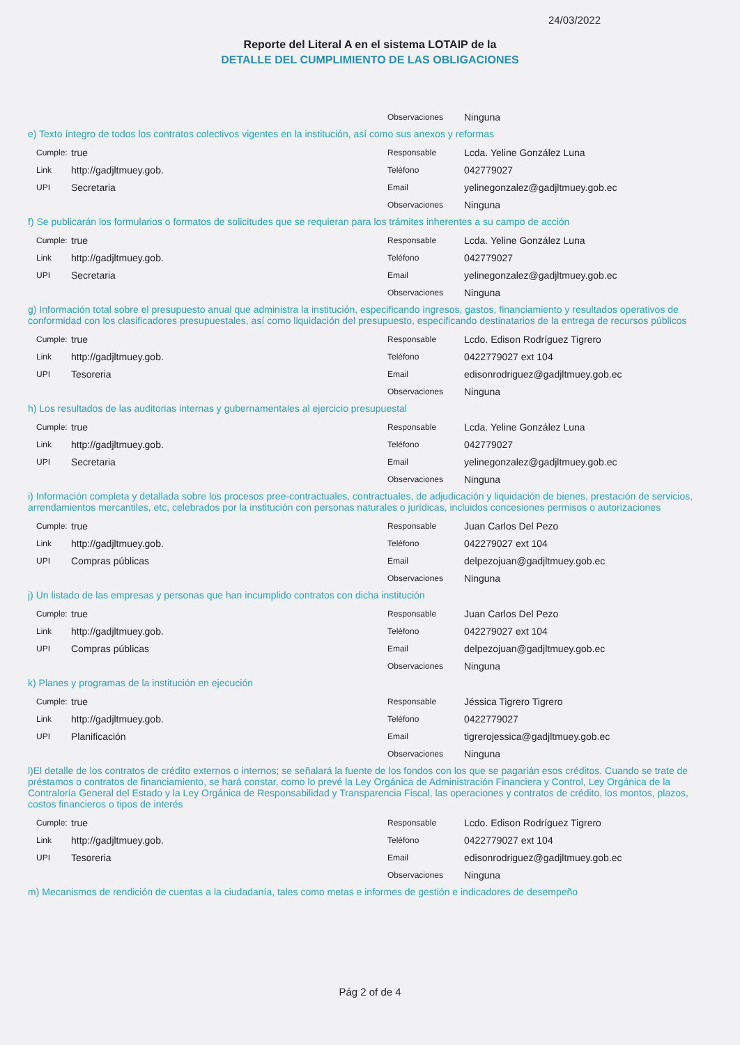24/03/2022
Reporte del Literal A en el sistema LOTAIP de la
DETALLE DEL CUMPLIMIENTO DE LAS OBLIGACIONES
Observaciones Ninguna
e) Texto íntegro de todos los contratos colectivos vigentes en la institución, así como sus anexos y reformas
Cumple: true
Link http://gadjltmuey.gob.
UPI Secretaria
Responsable Lcda. Yeline González Luna
Teléfono 042779027
Email yelinegonzalez@gadjltmuey.gob.ec
Observaciones Ninguna
f) Se publicarán los formularios o formatos de solicitudes que se requieran para los trámites inherentes a su campo de acción
Cumple: true
Link http://gadjltmuey.gob.
UPI Secretaria
Responsable Lcda. Yeline González Luna
Teléfono 042779027
Email yelinegonzalez@gadjltmuey.gob.ec
Observaciones Ninguna
g) Información total sobre el presupuesto anual que administra la institución, especificando ingresos, gastos, financiamiento y resultados operativos de conformidad con los clasificadores presupuestales, así como liquidación del presupuesto, especificando destinatarios de la entrega de recursos públicos
Cumple: true
Link http://gadjltmuey.gob.
UPI Tesoreria
Responsable Lcdo. Edison Rodríguez Tigrero
Teléfono 0422779027 ext 104
Email edisonrodriguez@gadjltmuey.gob.ec
Observaciones Ninguna
h) Los resultados de las auditorias internas y gubernamentales al ejercicio presupuestal
Cumple: true
Link http://gadjltmuey.gob.
UPI Secretaria
Responsable Lcda. Yeline González Luna
Teléfono 042779027
Email yelinegonzalez@gadjltmuey.gob.ec
Observaciones Ninguna
i) Información completa y detallada sobre los procesos pree-contractuales, contractuales, de adjudicación y liquidación de bienes, prestación de servicios, arrendamientos mercantiles, etc, celebrados por la institución con personas naturales o jurídicas, incluidos concesiones permisos o autorizaciones
Cumple: true
Link http://gadjltmuey.gob.
UPI Compras públicas
Responsable Juan Carlos Del Pezo
Teléfono 042279027 ext 104
Email delpezojuan@gadjltmuey.gob.ec
Observaciones Ninguna
j) Un listado de las empresas y personas que han incumplido contratos con dicha institución
Cumple: true
Link http://gadjltmuey.gob.
UPI Compras públicas
Responsable Juan Carlos Del Pezo
Teléfono 042279027 ext 104
Email delpezojuan@gadjltmuey.gob.ec
Observaciones Ninguna
k) Planes y programas de la institución en ejecución
Cumple: true
Link http://gadjltmuey.gob.
UPI Planificación
Responsable Jéssica Tigrero Tigrero
Teléfono 0422779027
Email tigrerojessica@gadjltmuey.gob.ec
Observaciones Ninguna
l)El detalle de los contratos de crédito externos o internos; se señalará la fuente de los fondos con los que se pagarián esos créditos. Cuando se trate de préstamos o contratos de financiamiento, se hará constar, como lo prevé la Ley Orgánica de Administración Financiera y Control, Ley Orgánica de la Contraloría General del Estado y la Ley Orgánica de Responsabilidad y Transparencia Fiscal, las operaciones y contratos de crédito, los montos, plazos, costos financieros o tipos de interés
Cumple: true
Link http://gadjltmuey.gob.
UPI Tesoreria
Responsable Lcdo. Edison Rodríguez Tigrero
Teléfono 0422779027 ext 104
Email edisonrodriguez@gadjltmuey.gob.ec
Observaciones Ninguna
m) Mecanismos de rendición de cuentas a la ciudadanía, tales como metas e informes de gestión e indicadores de desempeño
Pág 2 of de 4